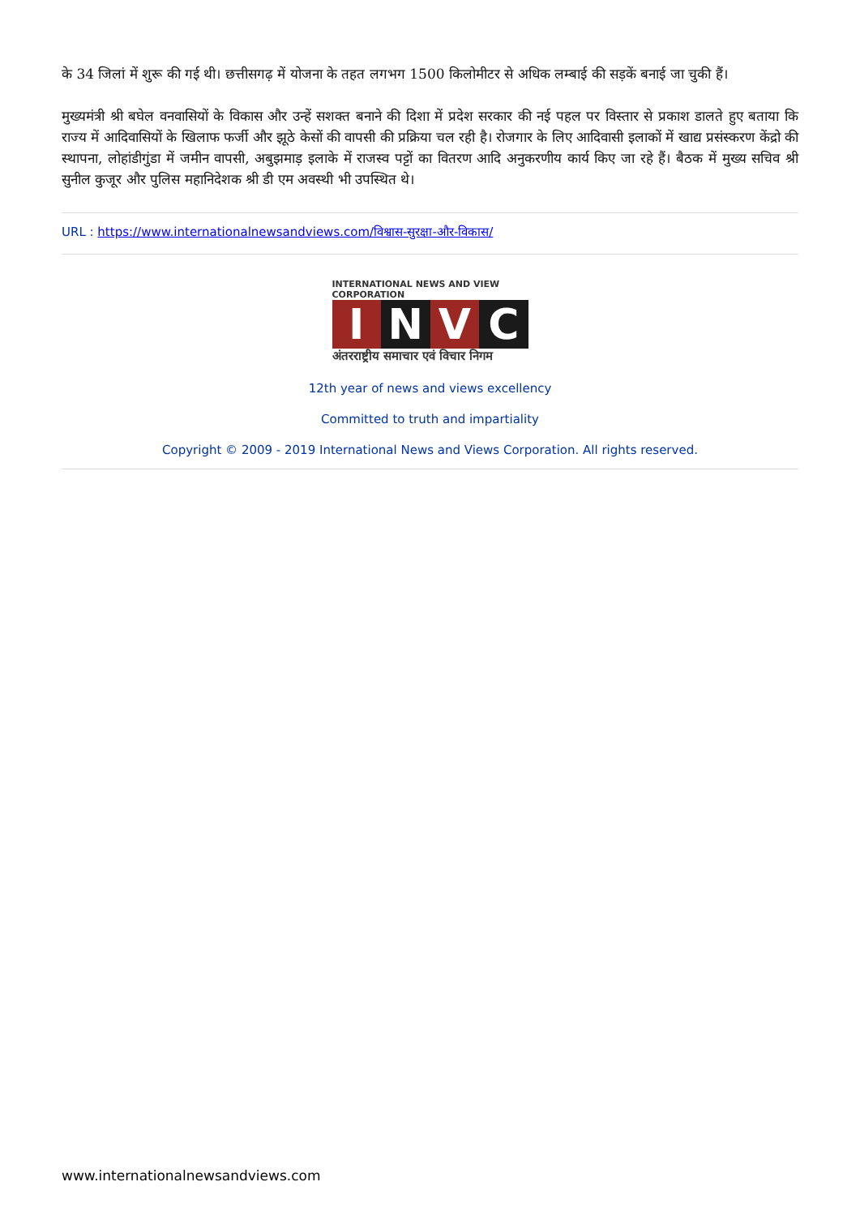के 34 जिलां में शुरू की गई थी। छत्तीसगढ़ में योजना के तहत लगभग 1500 किलोमीटर से अधिक लम्बाई की सड़कें बनाई जा चुकी हैं।
मुख्यमंत्री श्री बघेल वनवासियों के विकास और उन्हें सशक्त बनाने की दिशा में प्रदेश सरकार की नई पहल पर विस्तार से प्रकाश डालते हुए बताया कि राज्य में आदिवासियों के खिलाफ फर्जी और झूठे केसों की वापसी की प्रक्रिया चल रही है। रोजगार के लिए आदिवासी इलाकों में खाद्य प्रसंस्करण केंद्रो की स्थापना, लोहांडीगुंडा में जमीन वापसी, अबुझमाड़ इलाके में राजस्व पट्टों का वितरण आदि अनुकरणीय कार्य किए जा रहे हैं। बैठक में मुख्य सचिव श्री सुनील कुजूर और पुलिस महानिदेशक श्री डी एम अवस्थी भी उपस्थित थे।
URL : https://www.internationalnewsandviews.com/विश्वास-सुरक्षा-और-विकास/
INTERNATIONAL NEWS AND VIEW CORPORATION
INVC
अंतरराष्ट्रीय समाचार एवं विचार निगम
12th year of news and views excellency
Committed to truth and impartiality
Copyright © 2009 - 2019 International News and Views Corporation. All rights reserved.
www.internationalnewsandviews.com